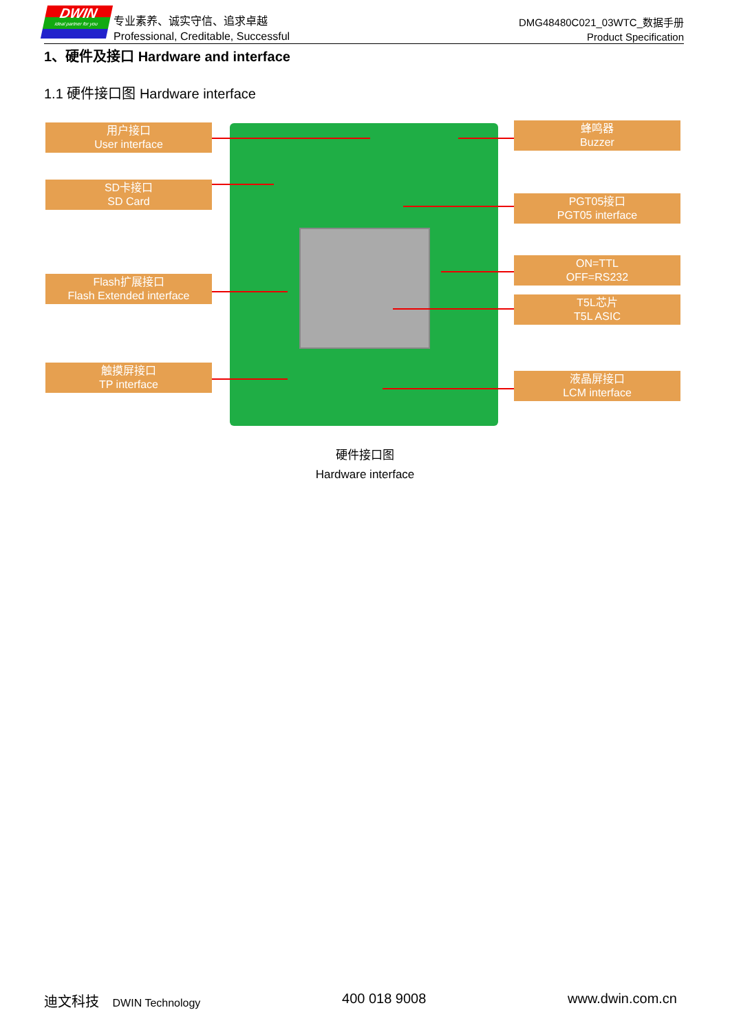DWIN
ideal partner for you
专业素养、诚实守信、追求卓越
Professional, Creditable, Successful
DMG48480C021_03WTC_数据手册
Product Specification
1、硬件及接口 Hardware and interface
1.1 硬件接口图 Hardware interface
用户接口
User interface
SD卡接口
SD Card
Flash扩展接口
Flash Extended interface
触摸屏接口
TP interface
蜂鸣器
Buzzer
PGT05接口
PGT05 interface
ON=TTL
OFF=RS232
T5L芯片
T5L ASIC
液晶屏接口
LCM interface
硬件接口图
Hardware interface
迪文科技 DWIN Technology 400 018 9008 www.dwin.com.cn